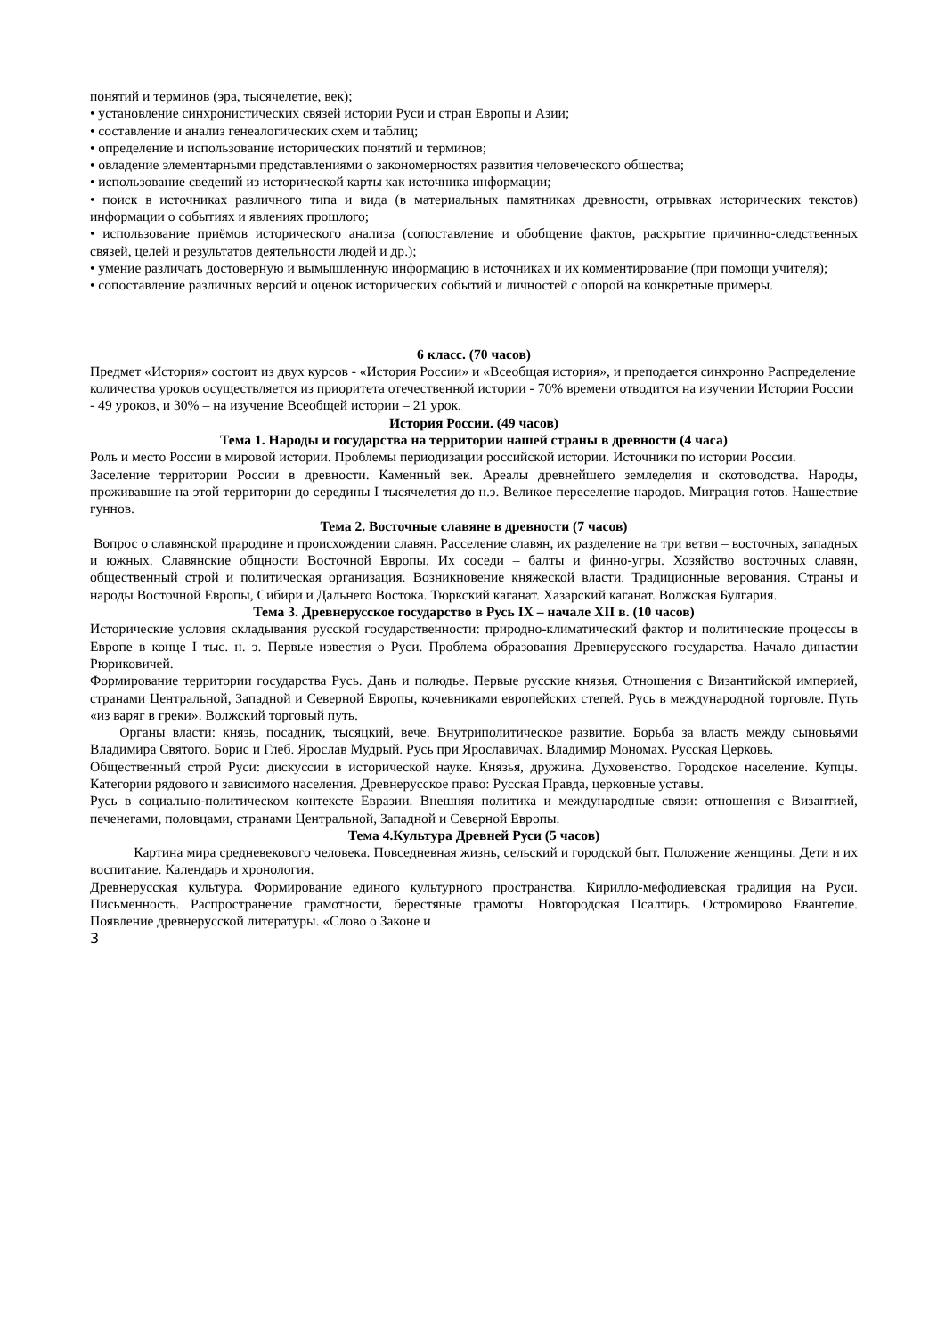понятий и терминов (эра, тысячелетие, век);
• установление синхронистических связей истории Руси и стран Европы и Азии;
• составление и анализ генеалогических схем и таблиц;
• определение и использование исторических понятий и терминов;
• овладение элементарными представлениями о закономерностях развития человеческого общества;
• использование сведений из исторической карты как источника информации;
• поиск в источниках различного типа и вида (в материальных памятниках древности, отрывках исторических текстов) информации о событиях и явлениях прошлого;
• использование приёмов исторического анализа (сопоставление и обобщение фактов, раскрытие причинно-следственных связей, целей и результатов деятельности людей и др.);
• умение различать достоверную и вымышленную информацию в источниках и их комментирование (при помощи учителя);
• сопоставление различных версий и оценок исторических событий и личностей с опорой на конкретные примеры.
6 класс. (70 часов)
Предмет «История» состоит из двух курсов - «История России» и «Всеобщая история», и преподается синхронно Распределение количества уроков осуществляется из приоритета отечественной истории - 70% времени отводится на изучении Истории России - 49 уроков, и 30% – на изучение Всеобщей истории – 21 урок.
История России. (49 часов)
Тема 1. Народы и государства на территории нашей страны в древности (4 часа)
Роль и место России в мировой истории. Проблемы периодизации российской истории. Источники по истории России.
Заселение территории России в древности. Каменный век. Ареалы древнейшего земледелия и скотоводства. Народы, проживавшие на этой территории до середины I тысячелетия до н.э. Великое переселение народов. Миграция готов. Нашествие гуннов.
Тема 2. Восточные славяне в древности (7 часов)
Вопрос о славянской прародине и происхождении славян. Расселение славян, их разделение на три ветви – восточных, западных и южных. Славянские общности Восточной Европы. Их соседи – балты и финно-угры. Хозяйство восточных славян, общественный строй и политическая организация. Возникновение княжеской власти. Традиционные верования. Страны и народы Восточной Европы, Сибири и Дальнего Востока. Тюркский каганат. Хазарский каганат. Волжская Булгария.
Тема 3. Древнерусское государство в Русь IX – начале XII в. (10 часов)
Исторические условия складывания русской государственности: природно-климатический фактор и политические процессы в Европе в конце I тыс. н. э. Первые известия о Руси. Проблема образования Древнерусского государства. Начало династии Рюриковичей.
Формирование территории государства Русь. Дань и полюдье. Первые русские князья. Отношения с Византийской империей, странами Центральной, Западной и Северной Европы, кочевниками европейских степей. Русь в международной торговле. Путь «из варяг в греки». Волжский торговый путь.
Органы власти: князь, посадник, тысяцкий, вече. Внутриполитическое развитие. Борьба за власть между сыновьями Владимира Святого. Борис и Глеб. Ярослав Мудрый. Русь при Ярославичах. Владимир Мономах. Русская Церковь.
Общественный строй Руси: дискуссии в исторической науке. Князья, дружина. Духовенство. Городское население. Купцы. Категории рядового и зависимого населения. Древнерусское право: Русская Правда, церковные уставы.
Русь в социально-политическом контексте Евразии. Внешняя политика и международные связи: отношения с Византией, печенегами, половцами, странами Центральной, Западной и Северной Европы.
Тема 4.Культура Древней Руси (5 часов)
Картина мира средневекового человека. Повседневная жизнь, сельский и городской быт. Положение женщины. Дети и их воспитание. Календарь и хронология.
Древнерусская культура. Формирование единого культурного пространства. Кирилло-мефодиевская традиция на Руси. Письменность. Распространение грамотности, берестяные грамоты. Новгородская Псалтирь. Остромирово Евангелие. Появление древнерусской литературы. «Слово о Законе и
3